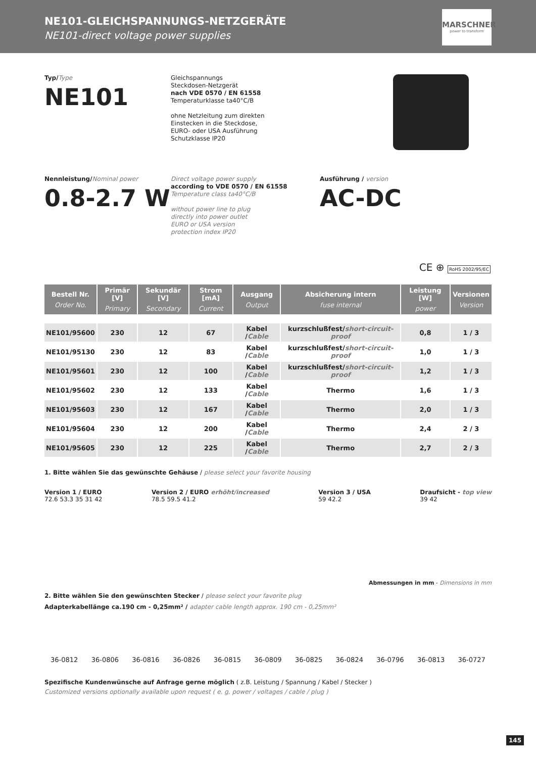NE101-GLEICHSPANNUNGS-NETZGERÄTE
NE101-direct voltage power supplies
MARSCHNER
power to transform
Typ/Type
NE101
Gleichspannungs
Steckdosen-Netzgerät
nach VDE 0570 / EN 61558
Temperaturklasse ta40°C/B
ohne Netzleitung zum direkten
Einstecken in die Steckdose,
EURO- oder USA Ausführung
Schutzklasse IP20
Nennleistung/Nominal power
0.8-2.7 W
Direct voltage power supply
according to VDE 0570 / EN 61558
Temperature class ta40°C/B
without power line to plug
directly into power outlet
EURO or USA version
protection index IP20
Ausführung / version
AC-DC
CE ⊕ RoHS 2002/95/EC
| Bestell Nr. Order No. | Primär [V] Primary | Sekundär [V] Secondary | Strom [mA] Current | Ausgang Output | Absicherung intern fuse internal | Leistung [W] power | Versionen Version |
| --- | --- | --- | --- | --- | --- | --- | --- |
| NE101/95600 | 230 | 12 | 67 | Kabel / Cable | kurzschlußfest/ short-circuit-proof | 0,8 | 1 / 3 |
| NE101/95130 | 230 | 12 | 83 | Kabel / Cable | kurzschlußfest/ short-circuit-proof | 1,0 | 1 / 3 |
| NE101/95601 | 230 | 12 | 100 | Kabel / Cable | kurzschlußfest/ short-circuit-proof | 1,2 | 1 / 3 |
| NE101/95602 | 230 | 12 | 133 | Kabel / Cable | Thermo | 1,6 | 1 / 3 |
| NE101/95603 | 230 | 12 | 167 | Kabel / Cable | Thermo | 2,0 | 1 / 3 |
| NE101/95604 | 230 | 12 | 200 | Kabel / Cable | Thermo | 2,4 | 2 / 3 |
| NE101/95605 | 230 | 12 | 225 | Kabel / Cable | Thermo | 2,7 | 2 / 3 |
1. Bitte wählen Sie das gewünschte Gehäuse / please select your favorite housing
Version 1 / EURO
72.6 53.3 35 31 42
Version 2 / EURO erhöht/increased
78.5 59.5 41.2
Version 3 / USA
59 42.2
Draufsicht - top view
39 42
Abmessungen in mm - Dimensions in mm
2. Bitte wählen Sie den gewünschten Stecker / please select your favorite plug
Adapterkabellänge ca.190 cm - 0,25mm² / adapter cable length approx. 190 cm - 0,25mm²
36-0812 36-0806 36-0816 36-0826 36-0815 36-0809 36-0825 36-0824 36-0796 36-0813 36-0727
Spezifische Kundenwünsche auf Anfrage gerne möglich ( z.B. Leistung / Spannung / Kabel / Stecker )
Customized versions optionally available upon request ( e. g. power / voltages / cable / plug )
145